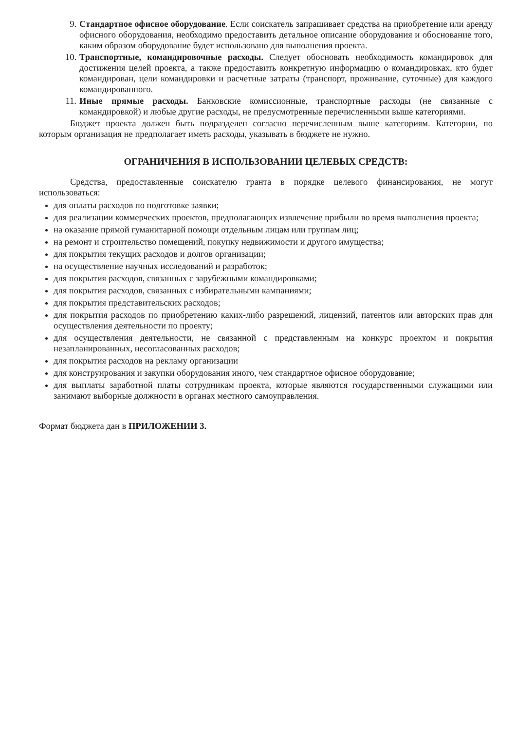9. Стандартное офисное оборудование. Если соискатель запрашивает средства на приобретение или аренду офисного оборудования, необходимо предоставить детальное описание оборудования и обоснование того, каким образом оборудование будет использовано для выполнения проекта.
10. Транспортные, командировочные расходы. Следует обосновать необходимость командировок для достижения целей проекта, а также предоставить конкретную информацию о командировках, кто будет командирован, цели командировки и расчетные затраты (транспорт, проживание, суточные) для каждого командированного.
11. Иные прямые расходы. Банковские комиссионные, транспортные расходы (не связанные с командировкой) и любые другие расходы, не предусмотренные перечисленными выше категориями.
Бюджет проекта должен быть подразделен согласно перечисленным выше категориям. Категории, по которым организация не предполагает иметь расходы, указывать в бюджете не нужно.
ОГРАНИЧЕНИЯ В ИСПОЛЬЗОВАНИИ ЦЕЛЕВЫХ СРЕДСТВ:
Средства, предоставленные соискателю гранта в порядке целевого финансирования, не могут использоваться:
для оплаты расходов по подготовке заявки;
для реализации коммерческих проектов, предполагающих извлечение прибыли во время выполнения проекта;
на оказание прямой гуманитарной помощи отдельным лицам или группам лиц;
на ремонт и строительство помещений, покупку недвижимости и другого имущества;
для покрытия текущих расходов и долгов организации;
на осуществление научных исследований и разработок;
для покрытия расходов, связанных с зарубежными командировками;
для покрытия расходов, связанных с избирательными кампаниями;
для покрытия представительских расходов;
для покрытия расходов по приобретению каких-либо разрешений, лицензий, патентов или авторских прав для осуществления деятельности по проекту;
для осуществления деятельности, не связанной с представленным на конкурс проектом и покрытия незапланированных, несогласованных расходов;
для покрытия расходов на рекламу организации
для конструирования и закупки оборудования иного, чем стандартное офисное оборудование;
для выплаты заработной платы сотрудникам проекта, которые являются государственными служащими или занимают выборные должности в органах местного самоуправления.
Формат бюджета дан в ПРИЛОЖЕНИИ 3.